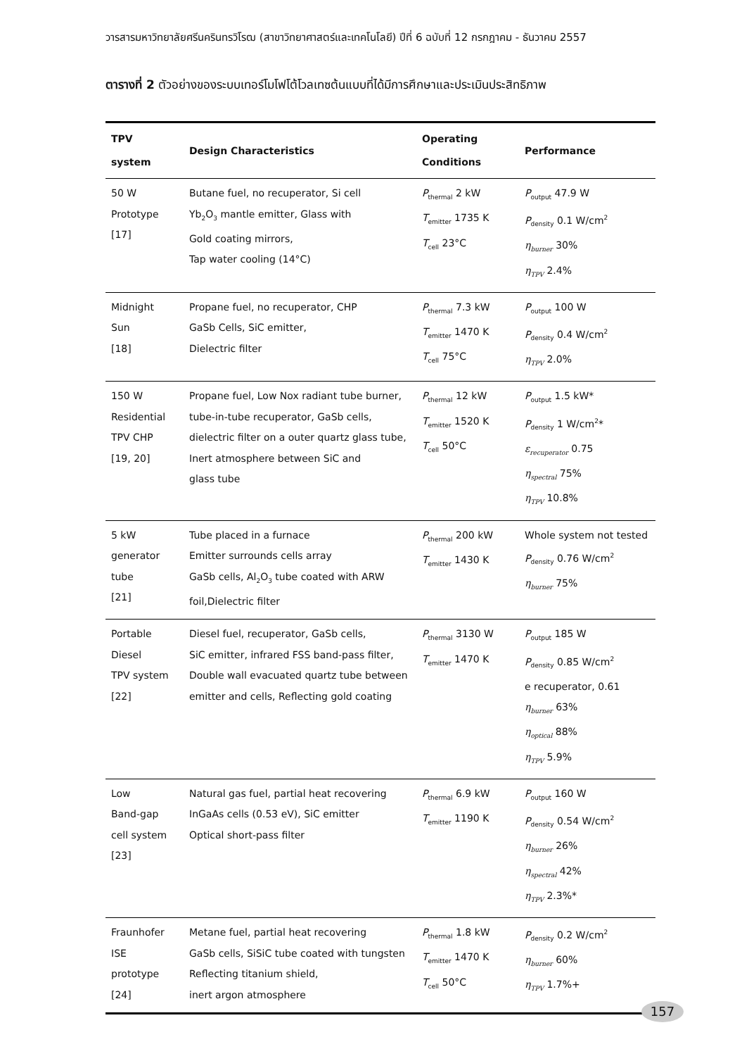วารสารมหาวิทยาลัยศรีนครินทรวิโรฒ (สาขาวิทยาศาสตร์และเทคโนโลยี) ปีที่ 6 ฉบับที่ 12 กรกฎาคม - ธันวาคม 2557
ตารางที่ 2 ตัวอย่างของระบบเทอร์โมโฟโต้โวลเทซต้นแบบที่ได้มีการศึกษาและประเมินประสิทธิภาพ
| TPV system | Design Characteristics | Operating Conditions | Performance |
| --- | --- | --- | --- |
| 50 W Prototype [17] | Butane fuel, no recuperator, Si cell Yb<sub>2</sub>O<sub>3</sub> mantle emitter, Glass with Gold coating mirrors, Tap water cooling (14°C) | P<sub>thermal</sub> 2 kW T<sub>emitter</sub> 1735 K T<sub>cell</sub> 23°C | P<sub>output</sub> 47.9 W P<sub>density</sub> 0.1 W/cm<sup>2</sup> η<sub>burner</sub> 30% η<sub>TPV</sub> 2.4% |
| Midnight Sun [18] | Propane fuel, no recuperator, CHP GaSb Cells, SiC emitter, Dielectric filter | P<sub>thermal</sub> 7.3 kW T<sub>emitter</sub> 1470 K T<sub>cell</sub> 75°C | P<sub>output</sub> 100 W P<sub>density</sub> 0.4 W/cm<sup>2</sup> η<sub>TPV</sub> 2.0% |
| 150 W Residential TPV CHP [19, 20] | Propane fuel, Low Nox radiant tube burner, tube-in-tube recuperator, GaSb cells, dielectric filter on a outer quartz glass tube, Inert atmosphere between SiC and glass tube | P<sub>thermal</sub> 12 kW T<sub>emitter</sub> 1520 K T<sub>cell</sub> 50°C | P<sub>output</sub> 1.5 kW* P<sub>density</sub> 1 W/cm<sup>2</sup>* ε<sub>recuperator</sub> 0.75 η<sub>spectral</sub> 75% η<sub>TPV</sub> 10.8% |
| 5 kW generator tube [21] | Tube placed in a furnace Emitter surrounds cells array GaSb cells, Al<sub>2</sub>O<sub>3</sub> tube coated with ARW foil,Dielectric filter | P<sub>thermal</sub> 200 kW T<sub>emitter</sub> 1430 K | Whole system not tested P<sub>density</sub> 0.76 W/cm<sup>2</sup> η<sub>burner</sub> 75% |
| Portable Diesel TPV system [22] | Diesel fuel, recuperator, GaSb cells, SiC emitter, infrared FSS band-pass filter, Double wall evacuated quartz tube between emitter and cells, Reflecting gold coating | P<sub>thermal</sub> 3130 W T<sub>emitter</sub> 1470 K | P<sub>output</sub> 185 W P<sub>density</sub> 0.85 W/cm<sup>2</sup> e recuperator, 0.61 η<sub>burner</sub> 63% η<sub>optical</sub> 88% η<sub>TPV</sub> 5.9% |
| Low Band-gap cell system [23] | Natural gas fuel, partial heat recovering InGaAs cells (0.53 eV), SiC emitter Optical short-pass filter | P<sub>thermal</sub> 6.9 kW T<sub>emitter</sub> 1190 K | P<sub>output</sub> 160 W P<sub>density</sub> 0.54 W/cm<sup>2</sup> η<sub>burner</sub> 26% η<sub>spectral</sub> 42% η<sub>TPV</sub> 2.3%* |
| Fraunhofer ISE prototype [24] | Metane fuel, partial heat recovering GaSb cells, SiSiC tube coated with tungsten Reflecting titanium shield, inert argon atmosphere | P<sub>thermal</sub> 1.8 kW T<sub>emitter</sub> 1470 K T<sub>cell</sub> 50°C | P<sub>density</sub> 0.2 W/cm<sup>2</sup> η<sub>burner</sub> 60% η<sub>TPV</sub> 1.7%+ |
157